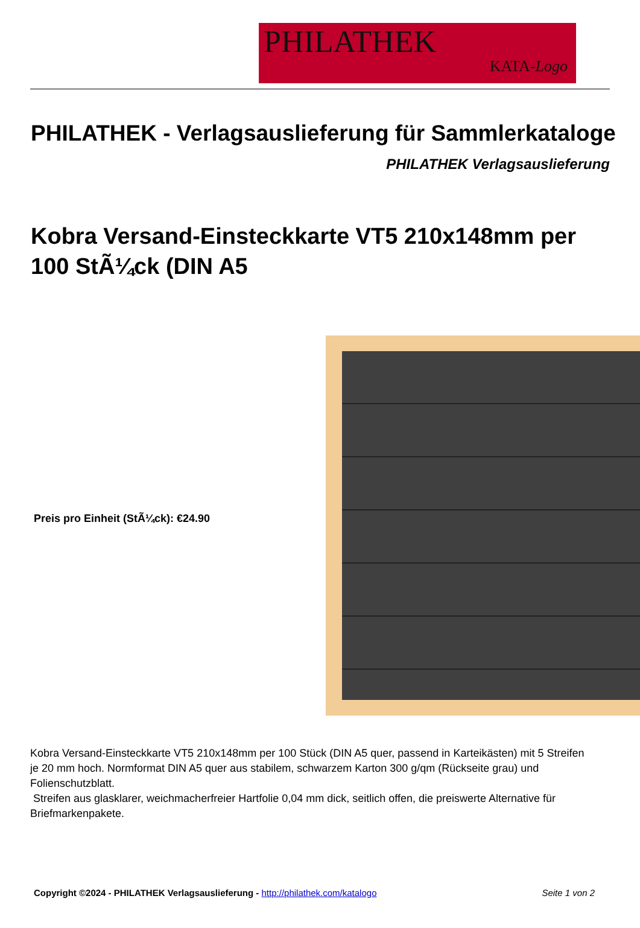PHILATHEK
KATA-Logo
PHILATHEK - Verlagsauslieferung für Sammlerkataloge
PHILATHEK Verlagsauslieferung
Kobra Versand-Einsteckkarte VT5 210x148mm per 100 StÃ¼ck (DIN A5
Preis pro Einheit (StÃ¼ck): €24.90
Kobra Versand-Einsteckkarte VT5 210x148mm per 100 Stück (DIN A5 quer, passend in Karteikästen) mit 5 Streifen je 20 mm hoch. Normformat DIN A5 quer aus stabilem, schwarzem Karton 300 g/qm (Rückseite grau) und Folienschutzblatt.
Streifen aus glasklarer, weichmacherfreier Hartfolie 0,04 mm dick, seitlich offen, die preiswerte Alternative für Briefmarkenpakete.
Copyright ©2024 - PHILATHEK Verlagsauslieferung - http://philathek.com/katalogo Seite 1 von 2